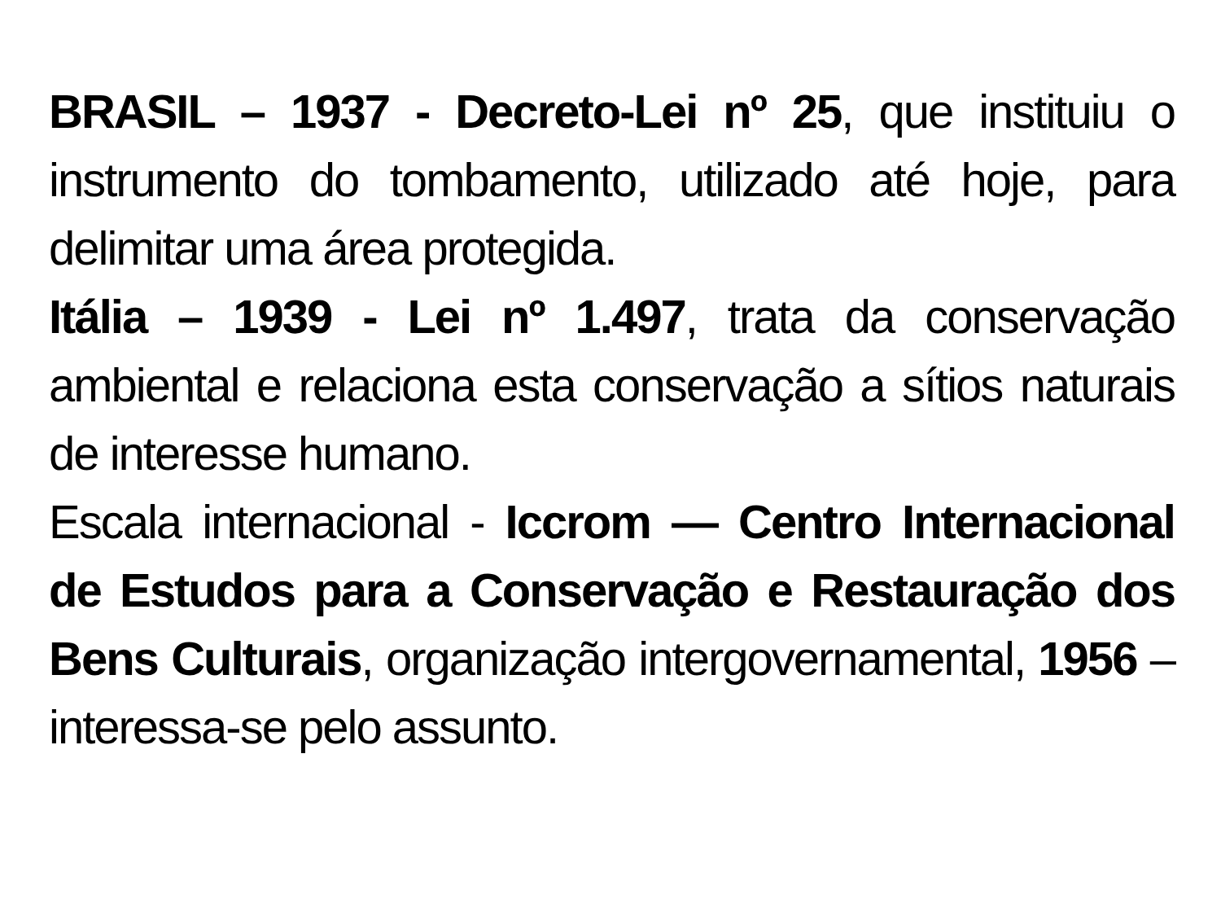BRASIL – 1937 - Decreto-Lei nº 25, que instituiu o instrumento do tombamento, utilizado até hoje, para delimitar uma área protegida.
Itália – 1939 - Lei nº 1.497, trata da conservação ambiental e relaciona esta conservação a sítios naturais de interesse humano.
Escala internacional - Iccrom — Centro Internacional de Estudos para a Conservação e Restauração dos Bens Culturais, organização intergovernamental, 1956 – interessa-se pelo assunto.